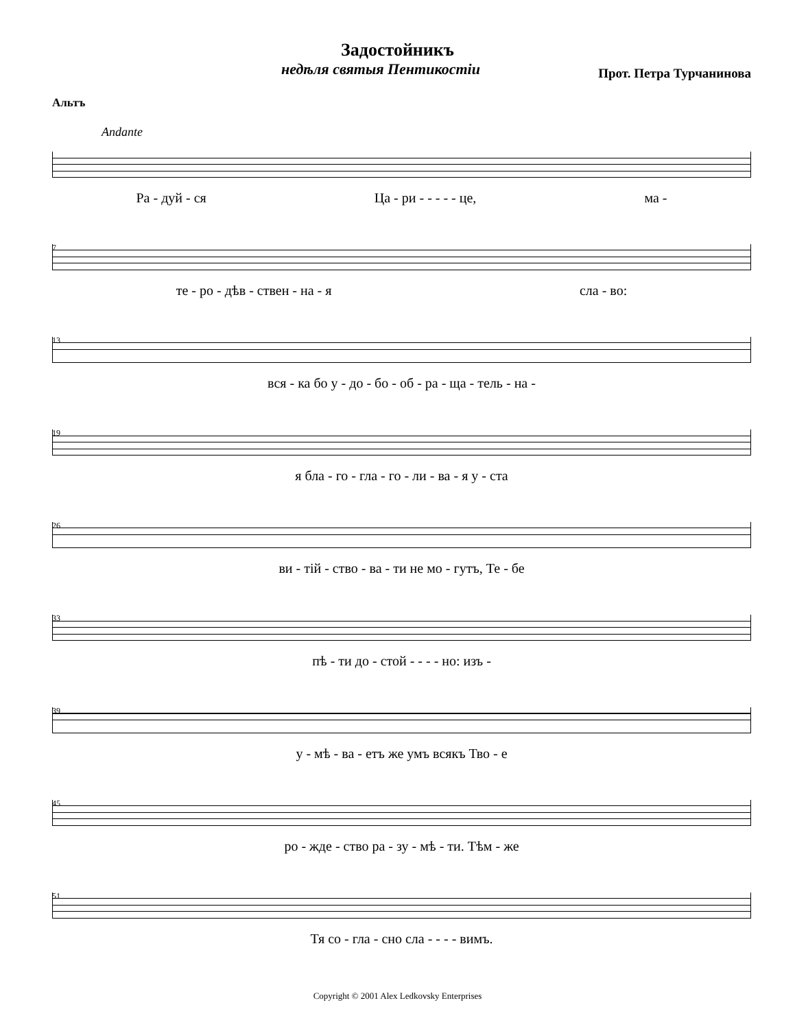Задостойникъ
недѣля святыя Пентикостіи Прот. Петра Турчанинова
Альтъ
Andante
Ра - дуй - ся Ца - ри - - - - - це, ма -
7
те - ро - дѣв - ствен - на - я сла - во:
13
вся - ка бо у - до - бо - об - ра - ща - тель - на -
19
я бла - го - гла - го - ли - ва - я у - ста
26
ви - тій - ство - ва - ти не мо - гутъ, Те - бе
33
пѣ - ти до - стой - - - - но: изъ -
39
у - мѣ - ва - етъ же умъ всякъ Тво - е
45
ро - жде - ство ра - зу - мѣ - ти. Тѣм - же
51
Тя со - гла - сно сла - - - - вимъ.
Copyright © 2001 Alex Ledkovsky Enterprises